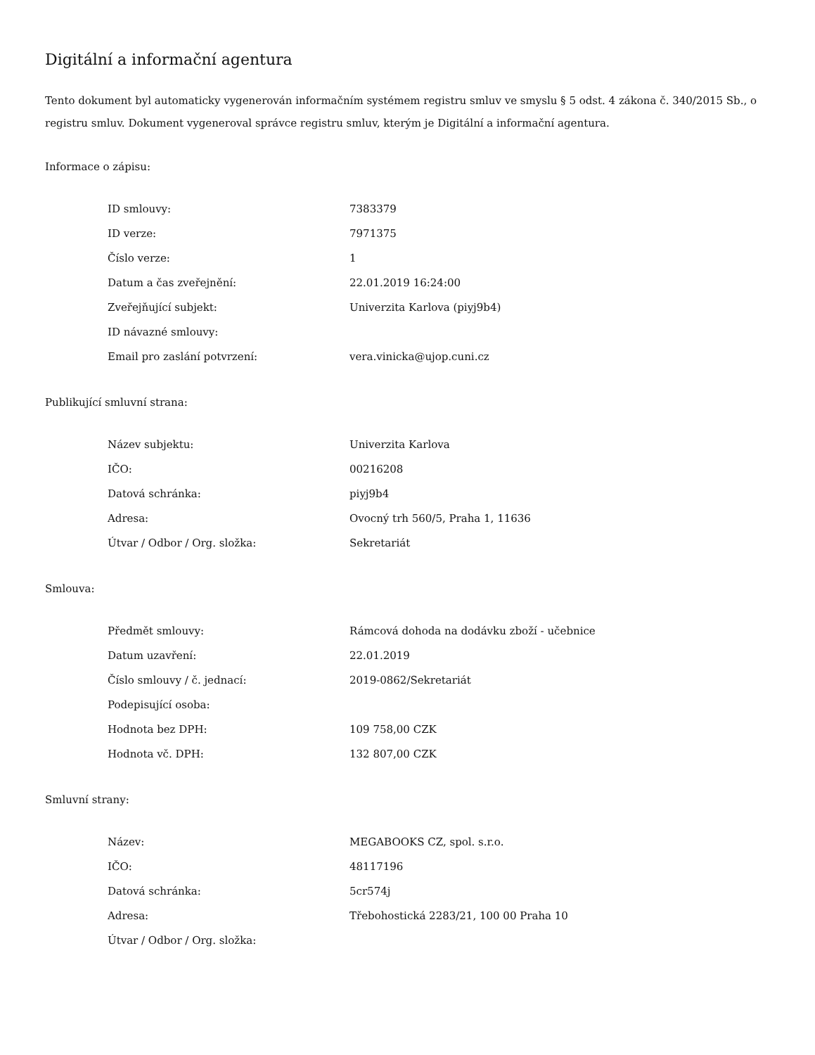Digitální a informační agentura
Tento dokument byl automaticky vygenerován informačním systémem registru smluv ve smyslu § 5 odst. 4 zákona č. 340/2015 Sb., o registru smluv. Dokument vygeneroval správce registru smluv, kterým je Digitální a informační agentura.
Informace o zápisu:
| ID smlouvy: | 7383379 |
| ID verze: | 7971375 |
| Číslo verze: | 1 |
| Datum a čas zveřejnění: | 22.01.2019 16:24:00 |
| Zveřejňující subjekt: | Univerzita Karlova (piyj9b4) |
| ID návazné smlouvy: | |
| Email pro zaslání potvrzení: | vera.vinicka@ujop.cuni.cz |
Publikující smluvní strana:
| Název subjektu: | Univerzita Karlova |
| IČO: | 00216208 |
| Datová schránka: | piyj9b4 |
| Adresa: | Ovocný trh 560/5, Praha 1, 11636 |
| Útvar / Odbor / Org. složka: | Sekretariát |
Smlouva:
| Předmět smlouvy: | Rámcová dohoda na dodávku zboží - učebnice |
| Datum uzavření: | 22.01.2019 |
| Číslo smlouvy / č. jednací: | 2019-0862/Sekretariát |
| Podepisující osoba: | |
| Hodnota bez DPH: | 109 758,00 CZK |
| Hodnota vč. DPH: | 132 807,00 CZK |
Smluvní strany:
| Název: | MEGABOOKS CZ, spol. s.r.o. |
| IČO: | 48117196 |
| Datová schránka: | 5cr574j |
| Adresa: | Třebohostická 2283/21, 100 00 Praha 10 |
| Útvar / Odbor / Org. složka: | |